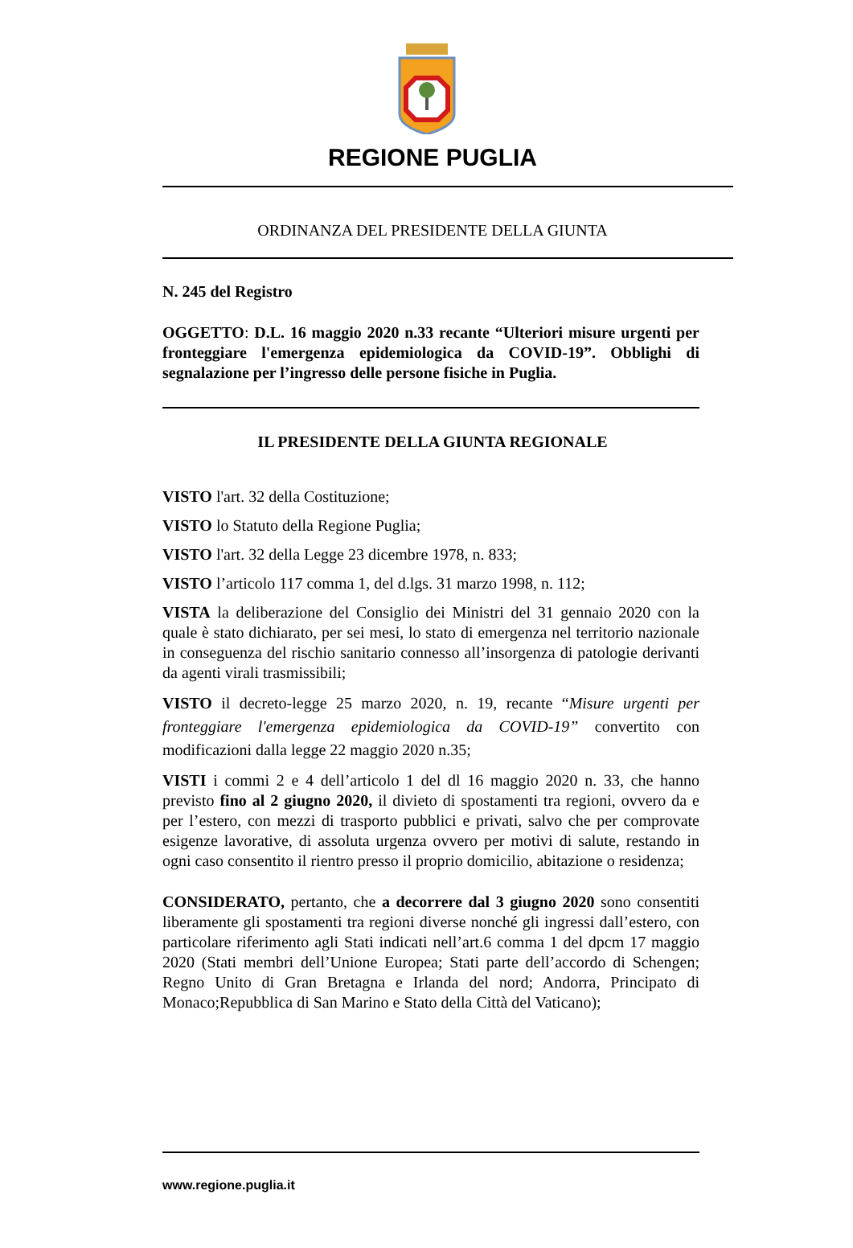REGIONE PUGLIA
ORDINANZA DEL PRESIDENTE DELLA GIUNTA
N. 245 del Registro
OGGETTO: D.L. 16 maggio 2020 n.33 recante “Ulteriori misure urgenti per fronteggiare l'emergenza epidemiologica da COVID-19”. Obblighi di segnalazione per l’ingresso delle persone fisiche in Puglia.
IL PRESIDENTE DELLA GIUNTA REGIONALE
VISTO l'art. 32 della Costituzione;
VISTO lo Statuto della Regione Puglia;
VISTO l'art. 32 della Legge 23 dicembre 1978, n. 833;
VISTO l’articolo 117 comma 1, del d.lgs. 31 marzo 1998, n. 112;
VISTA la deliberazione del Consiglio dei Ministri del 31 gennaio 2020 con la quale è stato dichiarato, per sei mesi, lo stato di emergenza nel territorio nazionale in conseguenza del rischio sanitario connesso all’insorgenza di patologie derivanti da agenti virali trasmissibili;
VISTO il decreto-legge 25 marzo 2020, n. 19, recante “Misure urgenti per fronteggiare l'emergenza epidemiologica da COVID-19” convertito con modificazioni dalla legge 22 maggio 2020 n.35;
VISTI i commi 2 e 4 dell’articolo 1 del dl 16 maggio 2020 n. 33, che hanno previsto fino al 2 giugno 2020, il divieto di spostamenti tra regioni, ovvero da e per l’estero, con mezzi di trasporto pubblici e privati, salvo che per comprovate esigenze lavorative, di assoluta urgenza ovvero per motivi di salute, restando in ogni caso consentito il rientro presso il proprio domicilio, abitazione o residenza;
CONSIDERATO, pertanto, che a decorrere dal 3 giugno 2020 sono consentiti liberamente gli spostamenti tra regioni diverse nonché gli ingressi dall’estero, con particolare riferimento agli Stati indicati nell’art.6 comma 1 del dpcm 17 maggio 2020 (Stati membri dell’Unione Europea; Stati parte dell’accordo di Schengen; Regno Unito di Gran Bretagna e Irlanda del nord; Andorra, Principato di Monaco;Repubblica di San Marino e Stato della Città del Vaticano);
www.regione.puglia.it